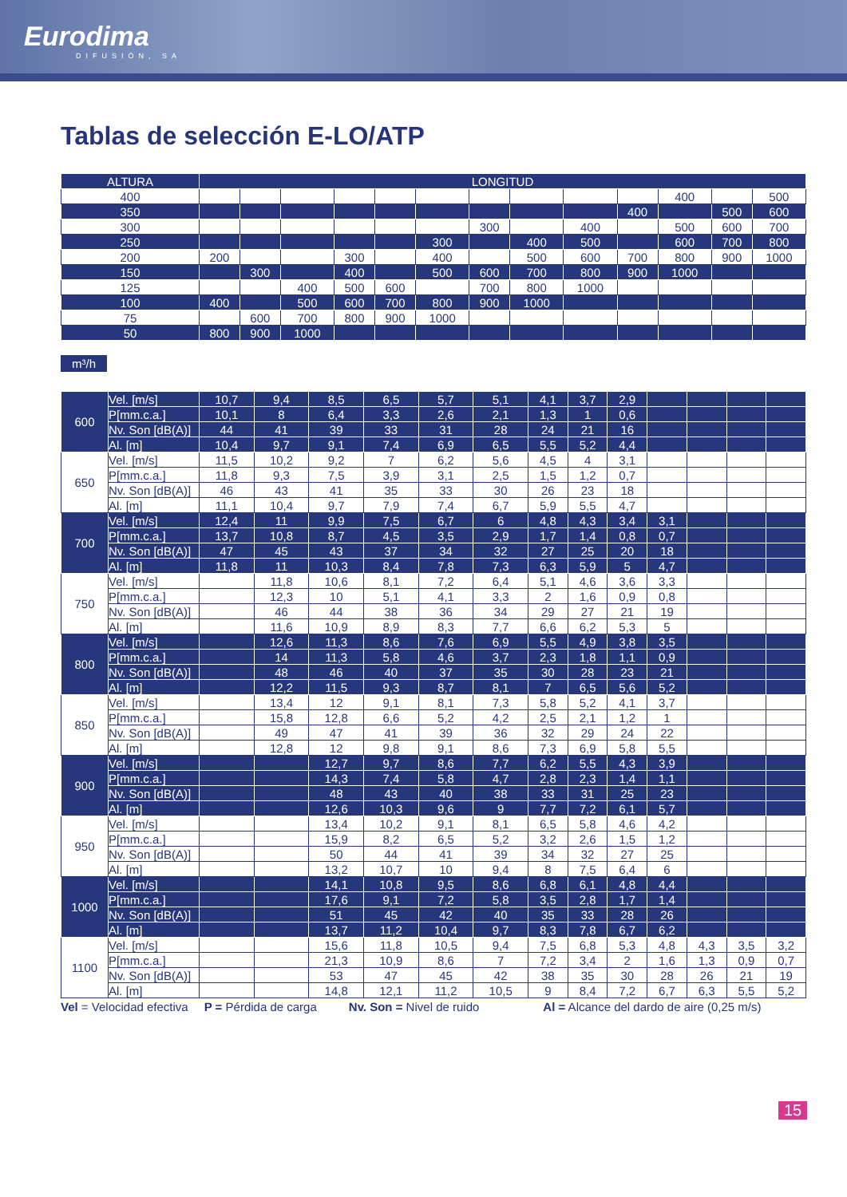Eurodima
DIFUSIÓN, SA
Tablas de selección E-LO/ATP
| ALTURA | LONGITUD | | | | | | | | | | | | |
| --- | --- | --- | --- | --- | --- | --- | --- | --- | --- | --- | --- | --- | --- |
| 400 | | | | | | | | | | | 400 | | 500 |
| 350 | | | | | | | | | | 400 | | 500 | 600 |
| 300 | | | | | | | 300 | | 400 | | 500 | 600 | 700 |
| 250 | | | | | | 300 | | 400 | 500 | | 600 | 700 | 800 |
| 200 | 200 | | | 300 | | 400 | | 500 | 600 | 700 | 800 | 900 | 1000 |
| 150 | | 300 | | 400 | | 500 | 600 | 700 | 800 | 900 | 1000 | | |
| 125 | | | 400 | 500 | 600 | | 700 | 800 | 1000 | | | | |
| 100 | 400 | | 500 | 600 | 700 | 800 | 900 | 1000 | | | | | |
| 75 | | 600 | 700 | 800 | 900 | 1000 | | | | | | | |
| 50 | 800 | 900 | 1000 | | | | | | | | | | |
m³/h
| 600 | Vel. [m/s] | 10,7 | 9,4 | 8,5 | 6,5 | 5,7 | 5,1 | 4,1 | 3,7 | 2,9 | | | | |
| | P[mm.c.a.] | 10,1 | 8 | 6,4 | 3,3 | 2,6 | 2,1 | 1,3 | 1 | 0,6 | | | | |
| | Nv. Son [dB(A)] | 44 | 41 | 39 | 33 | 31 | 28 | 24 | 21 | 16 | | | | |
| | Al. [m] | 10,4 | 9,7 | 9,1 | 7,4 | 6,9 | 6,5 | 5,5 | 5,2 | 4,4 | | | | |
| 650 | Vel. [m/s] | 11,5 | 10,2 | 9,2 | 7 | 6,2 | 5,6 | 4,5 | 4 | 3,1 | | | | |
| | P[mm.c.a.] | 11,8 | 9,3 | 7,5 | 3,9 | 3,1 | 2,5 | 1,5 | 1,2 | 0,7 | | | | |
| | Nv. Son [dB(A)] | 46 | 43 | 41 | 35 | 33 | 30 | 26 | 23 | 18 | | | | |
| | Al. [m] | 11,1 | 10,4 | 9,7 | 7,9 | 7,4 | 6,7 | 5,9 | 5,5 | 4,7 | | | | |
| 700 | Vel. [m/s] | 12,4 | 11 | 9,9 | 7,5 | 6,7 | 6 | 4,8 | 4,3 | 3,4 | 3,1 | | | |
| | P[mm.c.a.] | 13,7 | 10,8 | 8,7 | 4,5 | 3,5 | 2,9 | 1,7 | 1,4 | 0,8 | 0,7 | | | |
| | Nv. Son [dB(A)] | 47 | 45 | 43 | 37 | 34 | 32 | 27 | 25 | 20 | 18 | | | |
| | Al. [m] | 11,8 | 11 | 10,3 | 8,4 | 7,8 | 7,3 | 6,3 | 5,9 | 5 | 4,7 | | | |
| 750 | Vel. [m/s] | | 11,8 | 10,6 | 8,1 | 7,2 | 6,4 | 5,1 | 4,6 | 3,6 | 3,3 | | | |
| | P[mm.c.a.] | | 12,3 | 10 | 5,1 | 4,1 | 3,3 | 2 | 1,6 | 0,9 | 0,8 | | | |
| | Nv. Son [dB(A)] | | 46 | 44 | 38 | 36 | 34 | 29 | 27 | 21 | 19 | | | |
| | Al. [m] | | 11,6 | 10,9 | 8,9 | 8,3 | 7,7 | 6,6 | 6,2 | 5,3 | 5 | | | |
| 800 | Vel. [m/s] | | 12,6 | 11,3 | 8,6 | 7,6 | 6,9 | 5,5 | 4,9 | 3,8 | 3,5 | | | |
| | P[mm.c.a.] | | 14 | 11,3 | 5,8 | 4,6 | 3,7 | 2,3 | 1,8 | 1,1 | 0,9 | | | |
| | Nv. Son [dB(A)] | | 48 | 46 | 40 | 37 | 35 | 30 | 28 | 23 | 21 | | | |
| | Al. [m] | | 12,2 | 11,5 | 9,3 | 8,7 | 8,1 | 7 | 6,5 | 5,6 | 5,2 | | | |
| 850 | Vel. [m/s] | | 13,4 | 12 | 9,1 | 8,1 | 7,3 | 5,8 | 5,2 | 4,1 | 3,7 | | | |
| | P[mm.c.a.] | | 15,8 | 12,8 | 6,6 | 5,2 | 4,2 | 2,5 | 2,1 | 1,2 | 1 | | | |
| | Nv. Son [dB(A)] | | 49 | 47 | 41 | 39 | 36 | 32 | 29 | 24 | 22 | | | |
| | Al. [m] | | 12,8 | 12 | 9,8 | 9,1 | 8,6 | 7,3 | 6,9 | 5,8 | 5,5 | | | |
| 900 | Vel. [m/s] | | | 12,7 | 9,7 | 8,6 | 7,7 | 6,2 | 5,5 | 4,3 | 3,9 | | | |
| | P[mm.c.a.] | | | 14,3 | 7,4 | 5,8 | 4,7 | 2,8 | 2,3 | 1,4 | 1,1 | | | |
| | Nv. Son [dB(A)] | | | 48 | 43 | 40 | 38 | 33 | 31 | 25 | 23 | | | |
| | Al. [m] | | | 12,6 | 10,3 | 9,6 | 9 | 7,7 | 7,2 | 6,1 | 5,7 | | | |
| 950 | Vel. [m/s] | | | 13,4 | 10,2 | 9,1 | 8,1 | 6,5 | 5,8 | 4,6 | 4,2 | | | |
| | P[mm.c.a.] | | | 15,9 | 8,2 | 6,5 | 5,2 | 3,2 | 2,6 | 1,5 | 1,2 | | | |
| | Nv. Son [dB(A)] | | | 50 | 44 | 41 | 39 | 34 | 32 | 27 | 25 | | | |
| | Al. [m] | | | 13,2 | 10,7 | 10 | 9,4 | 8 | 7,5 | 6,4 | 6 | | | |
| 1000 | Vel. [m/s] | | | 14,1 | 10,8 | 9,5 | 8,6 | 6,8 | 6,1 | 4,8 | 4,4 | | | |
| | P[mm.c.a.] | | | 17,6 | 9,1 | 7,2 | 5,8 | 3,5 | 2,8 | 1,7 | 1,4 | | | |
| | Nv. Son [dB(A)] | | | 51 | 45 | 42 | 40 | 35 | 33 | 28 | 26 | | | |
| | Al. [m] | | | 13,7 | 11,2 | 10,4 | 9,7 | 8,3 | 7,8 | 6,7 | 6,2 | | | |
| 1100 | Vel. [m/s] | | | 15,6 | 11,8 | 10,5 | 9,4 | 7,5 | 6,8 | 5,3 | 4,8 | 4,3 | 3,5 | 3,2 |
| | P[mm.c.a.] | | | 21,3 | 10,9 | 8,6 | 7 | 7,2 | 3,4 | 2 | 1,6 | 1,3 | 0,9 | 0,7 |
| | Nv. Son [dB(A)] | | | 53 | 47 | 45 | 42 | 38 | 35 | 30 | 28 | 26 | 21 | 19 |
| | Al. [m] | | | 14,8 | 12,1 | 11,2 | 10,5 | 9 | 8,4 | 7,2 | 6,7 | 6,3 | 5,5 | 5,2 |
Vel = Velocidad efectiva P = Pérdida de carga Nv. Son = Nivel de ruido Al = Alcance del dardo de aire (0,25 m/s)
15